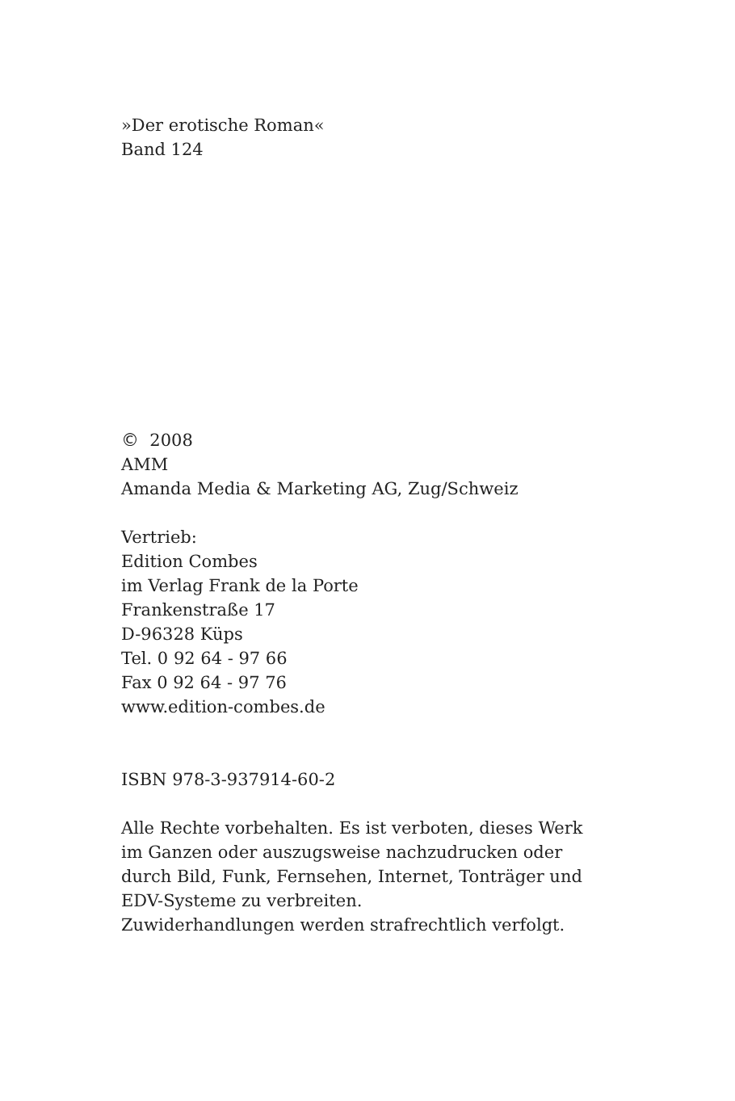»Der erotische Roman«
Band 124
© 2008
AMM
Amanda Media & Marketing AG, Zug/Schweiz
Vertrieb:
Edition Combes
im Verlag Frank de la Porte
Frankenstraße 17
D-96328 Küps
Tel. 0 92 64 - 97 66
Fax 0 92 64 - 97 76
www.edition-combes.de
ISBN 978-3-937914-60-2
Alle Rechte vorbehalten. Es ist verboten, dieses Werk
im Ganzen oder auszugsweise nachzudrucken oder
durch Bild, Funk, Fernsehen, Internet, Tonträger und
EDV-Systeme zu verbreiten.
Zuwiderhandlungen werden strafrechtlich verfolgt.